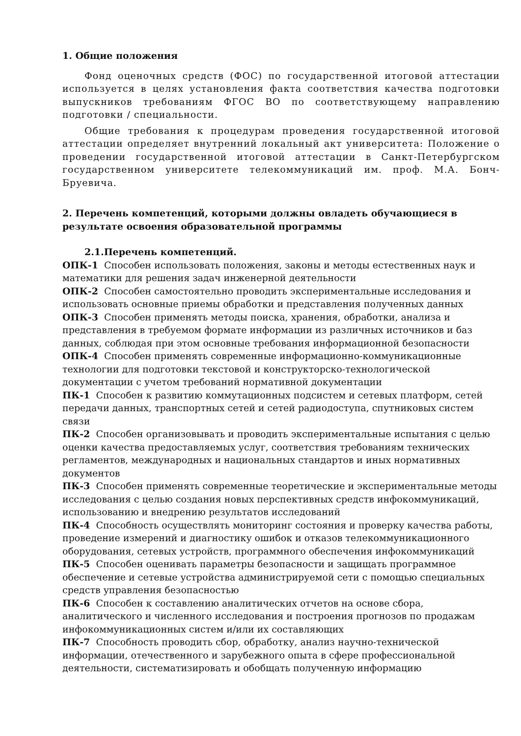1. Общие положения
Фонд оценочных средств (ФОС) по государственной итоговой аттестации используется в целях установления факта соответствия качества подготовки выпускников требованиям ФГОС ВО по соответствующему направлению подготовки / специальности.
Общие требования к процедурам проведения государственной итоговой аттестации определяет внутренний локальный акт университета: Положение о проведении государственной итоговой аттестации в Санкт-Петербургском государственном университете телекоммуникаций им. проф. М.А. Бонч-Бруевича.
2. Перечень компетенций, которыми должны овладеть обучающиеся в результате освоения образовательной программы
2.1.Перечень компетенций.
ОПК-1 Способен использовать положения, законы и методы естественных наук и математики для решения задач инженерной деятельности
ОПК-2 Способен самостоятельно проводить экспериментальные исследования и использовать основные приемы обработки и представления полученных данных
ОПК-3 Способен применять методы поиска, хранения, обработки, анализа и представления в требуемом формате информации из различных источников и баз данных, соблюдая при этом основные требования информационной безопасности
ОПК-4 Способен применять современные информационно-коммуникационные технологии для подготовки текстовой и конструкторско-технологической документации с учетом требований нормативной документации
ПК-1 Способен к развитию коммутационных подсистем и сетевых платформ, сетей передачи данных, транспортных сетей и сетей радиодоступа, спутниковых систем связи
ПК-2 Способен организовывать и проводить экспериментальные испытания с целью оценки качества предоставляемых услуг, соответствия требованиям технических регламентов, международных и национальных стандартов и иных нормативных документов
ПК-3 Способен применять современные теоретические и экспериментальные методы исследования с целью создания новых перспективных средств инфокоммуникаций, использованию и внедрению результатов исследований
ПК-4 Способность осуществлять мониторинг состояния и проверку качества работы, проведение измерений и диагностику ошибок и отказов телекоммуникационного оборудования, сетевых устройств, программного обеспечения инфокоммуникаций
ПК-5 Способен оценивать параметры безопасности и защищать программное обеспечение и сетевые устройства администрируемой сети с помощью специальных средств управления безопасностью
ПК-6 Способен к составлению аналитических отчетов на основе сбора, аналитического и численного исследования и построения прогнозов по продажам инфокоммуникационных систем и/или их составляющих
ПК-7 Способность проводить сбор, обработку, анализ научно-технической информации, отечественного и зарубежного опыта в сфере профессиональной деятельности, систематизировать и обобщать полученную информацию